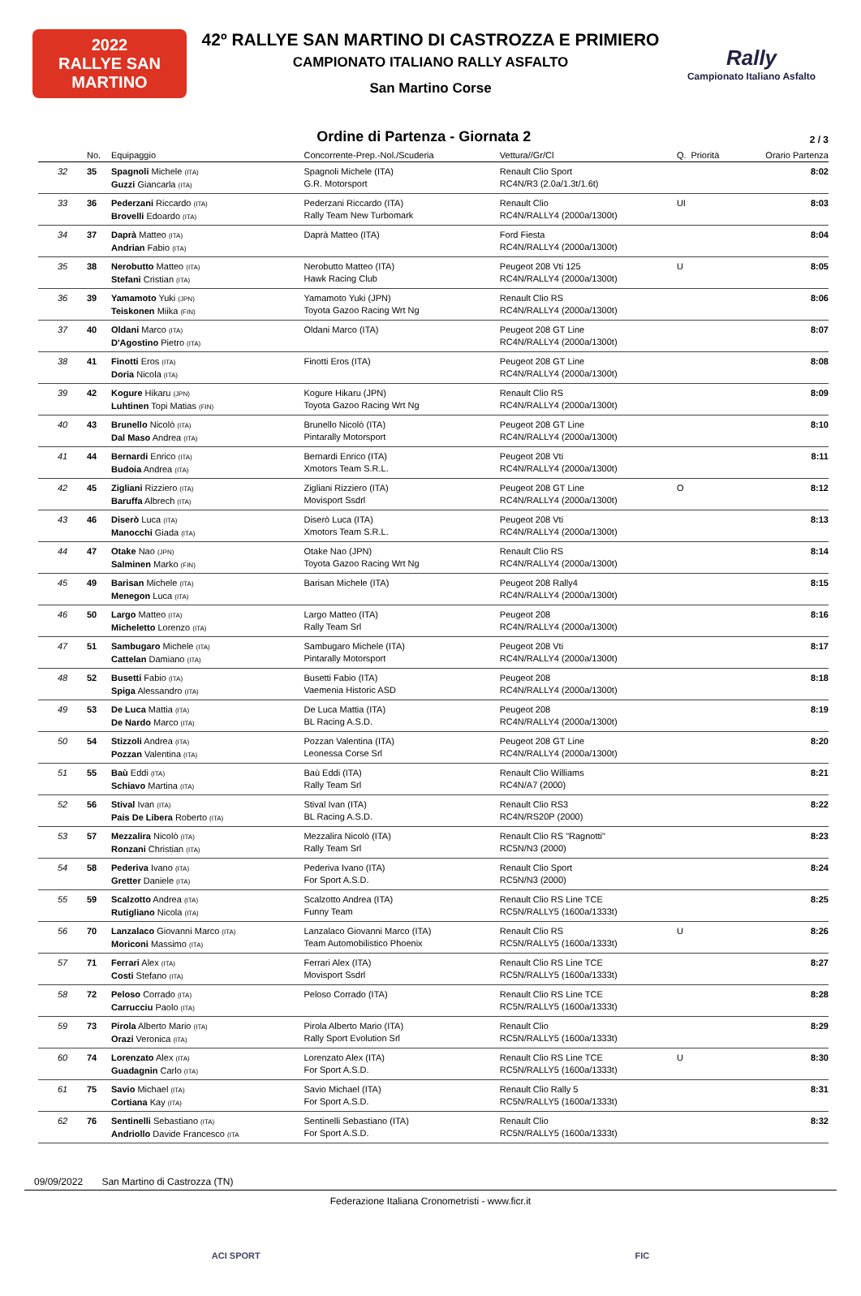2022
RALLYE SAN MARTINO
42º RALLYE SAN MARTINO DI CASTROZZA E PRIMIERO
CAMPIONATO ITALIANO RALLY ASFALTO
San Martino Corse
Rally
Campionato Italiano Asfalto
Ordine di Partenza - Giornata 2
2 / 3
| | No. | Equipaggio | Concorrente-Prep.-Nol./Scuderia | Vettura//Gr/Cl | Q. | Priorità | Orario Partenza |
| --- | --- | --- | --- | --- | --- | --- | --- |
| 32 | 35 | Spagnoli Michele (ITA) Guzzi Giancarla (ITA) | Spagnoli Michele (ITA) G.R. Motorsport | Renault Clio Sport RC4N/R3 (2.0a/1.3t/1.6t) | | | 8:02 |
| 33 | 36 | Pederzani Riccardo (ITA) Brovelli Edoardo (ITA) | Pederzani Riccardo (ITA) Rally Team New Turbomark | Renault Clio RC4N/RALLY4 (2000a/1300t) | UI | | 8:03 |
| 34 | 37 | Daprà Matteo (ITA) Andrian Fabio (ITA) | Daprà Matteo (ITA) | Ford Fiesta RC4N/RALLY4 (2000a/1300t) | | | 8:04 |
| 35 | 38 | Nerobutto Matteo (ITA) Stefani Cristian (ITA) | Nerobutto Matteo (ITA) Hawk Racing Club | Peugeot 208 Vti 125 RC4N/RALLY4 (2000a/1300t) | U | | 8:05 |
| 36 | 39 | Yamamoto Yuki (JPN) Teiskonen Miika (FIN) | Yamamoto Yuki (JPN) Toyota Gazoo Racing Wrt Ng | Renault Clio RS RC4N/RALLY4 (2000a/1300t) | | | 8:06 |
| 37 | 40 | Oldani Marco (ITA) D'Agostino Pietro (ITA) | Oldani Marco (ITA) | Peugeot 208 GT Line RC4N/RALLY4 (2000a/1300t) | | | 8:07 |
| 38 | 41 | Finotti Eros (ITA) Doria Nicola (ITA) | Finotti Eros (ITA) | Peugeot 208 GT Line RC4N/RALLY4 (2000a/1300t) | | | 8:08 |
| 39 | 42 | Kogure Hikaru (JPN) Luhtinen Topi Matias (FIN) | Kogure Hikaru (JPN) Toyota Gazoo Racing Wrt Ng | Renault Clio RS RC4N/RALLY4 (2000a/1300t) | | | 8:09 |
| 40 | 43 | Brunello Nicolò (ITA) Dal Maso Andrea (ITA) | Brunello Nicolò (ITA) Pintarally Motorsport | Peugeot 208 GT Line RC4N/RALLY4 (2000a/1300t) | | | 8:10 |
| 41 | 44 | Bernardi Enrico (ITA) Budoia Andrea (ITA) | Bernardi Enrico (ITA) Xmotors Team S.R.L. | Peugeot 208 Vti RC4N/RALLY4 (2000a/1300t) | | | 8:11 |
| 42 | 45 | Zigliani Rizziero (ITA) Baruffa Albrech (ITA) | Zigliani Rizziero (ITA) Movisport Ssdrl | Peugeot 208 GT Line RC4N/RALLY4 (2000a/1300t) | O | | 8:12 |
| 43 | 46 | Diserò Luca (ITA) Manocchi Giada (ITA) | Diserò Luca (ITA) Xmotors Team S.R.L. | Peugeot 208 Vti RC4N/RALLY4 (2000a/1300t) | | | 8:13 |
| 44 | 47 | Otake Nao (JPN) Salminen Marko (FIN) | Otake Nao (JPN) Toyota Gazoo Racing Wrt Ng | Renault Clio RS RC4N/RALLY4 (2000a/1300t) | | | 8:14 |
| 45 | 49 | Barisan Michele (ITA) Menegon Luca (ITA) | Barisan Michele (ITA) | Peugeot 208 Rally4 RC4N/RALLY4 (2000a/1300t) | | | 8:15 |
| 46 | 50 | Largo Matteo (ITA) Micheletto Lorenzo (ITA) | Largo Matteo (ITA) Rally Team Srl | Peugeot 208 RC4N/RALLY4 (2000a/1300t) | | | 8:16 |
| 47 | 51 | Sambugaro Michele (ITA) Cattelan Damiano (ITA) | Sambugaro Michele (ITA) Pintarally Motorsport | Peugeot 208 Vti RC4N/RALLY4 (2000a/1300t) | | | 8:17 |
| 48 | 52 | Busetti Fabio (ITA) Spiga Alessandro (ITA) | Busetti Fabio (ITA) Vaemenia Historic ASD | Peugeot 208 RC4N/RALLY4 (2000a/1300t) | | | 8:18 |
| 49 | 53 | De Luca Mattia (ITA) De Nardo Marco (ITA) | De Luca Mattia (ITA) BL Racing A.S.D. | Peugeot 208 RC4N/RALLY4 (2000a/1300t) | | | 8:19 |
| 50 | 54 | Stizzoli Andrea (ITA) Pozzan Valentina (ITA) | Pozzan Valentina (ITA) Leonessa Corse Srl | Peugeot 208 GT Line RC4N/RALLY4 (2000a/1300t) | | | 8:20 |
| 51 | 55 | Baù Eddi (ITA) Schiavo Martina (ITA) | Baù Eddi (ITA) Rally Team Srl | Renault Clio Williams RC4N/A7 (2000) | | | 8:21 |
| 52 | 56 | Stival Ivan (ITA) Pais De Libera Roberto (ITA) | Stival Ivan (ITA) BL Racing A.S.D. | Renault Clio RS3 RC4N/RS20P (2000) | | | 8:22 |
| 53 | 57 | Mezzalira Nicolò (ITA) Ronzani Christian (ITA) | Mezzalira Nicolò (ITA) Rally Team Srl | Renault Clio RS "Ragnotti" RC5N/N3 (2000) | | | 8:23 |
| 54 | 58 | Pederiva Ivano (ITA) Gretter Daniele (ITA) | Pederiva Ivano (ITA) For Sport A.S.D. | Renault Clio Sport RC5N/N3 (2000) | | | 8:24 |
| 55 | 59 | Scalzotto Andrea (ITA) Rutigliano Nicola (ITA) | Scalzotto Andrea (ITA) Funny Team | Renault Clio RS Line TCE RC5N/RALLY5 (1600a/1333t) | | | 8:25 |
| 56 | 70 | Lanzalaco Giovanni Marco (ITA) Moriconi Massimo (ITA) | Lanzalaco Giovanni Marco (ITA) Team Automobilistico Phoenix | Renault Clio RS RC5N/RALLY5 (1600a/1333t) | U | | 8:26 |
| 57 | 71 | Ferrari Alex (ITA) Costi Stefano (ITA) | Ferrari Alex (ITA) Movisport Ssdrl | Renault Clio RS Line TCE RC5N/RALLY5 (1600a/1333t) | | | 8:27 |
| 58 | 72 | Peloso Corrado (ITA) Carrucciu Paolo (ITA) | Peloso Corrado (ITA) | Renault Clio RS Line TCE RC5N/RALLY5 (1600a/1333t) | | | 8:28 |
| 59 | 73 | Pirola Alberto Mario (ITA) Orazi Veronica (ITA) | Pirola Alberto Mario (ITA) Rally Sport Evolution Srl | Renault Clio RC5N/RALLY5 (1600a/1333t) | | | 8:29 |
| 60 | 74 | Lorenzato Alex (ITA) Guadagnin Carlo (ITA) | Lorenzato Alex (ITA) For Sport A.S.D. | Renault Clio RS Line TCE RC5N/RALLY5 (1600a/1333t) | U | | 8:30 |
| 61 | 75 | Savio Michael (ITA) Cortiana Kay (ITA) | Savio Michael (ITA) For Sport A.S.D. | Renault Clio Rally 5 RC5N/RALLY5 (1600a/1333t) | | | 8:31 |
| 62 | 76 | Sentinelli Sebastiano (ITA) Andriollo Davide Francesco (ITA | Sentinelli Sebastiano (ITA) For Sport A.S.D. | Renault Clio RC5N/RALLY5 (1600a/1333t) | | | 8:32 |
09/09/2022 San Martino di Castrozza (TN)
Federazione Italiana Cronometristi - www.ficr.it
ACI SPORT FIC